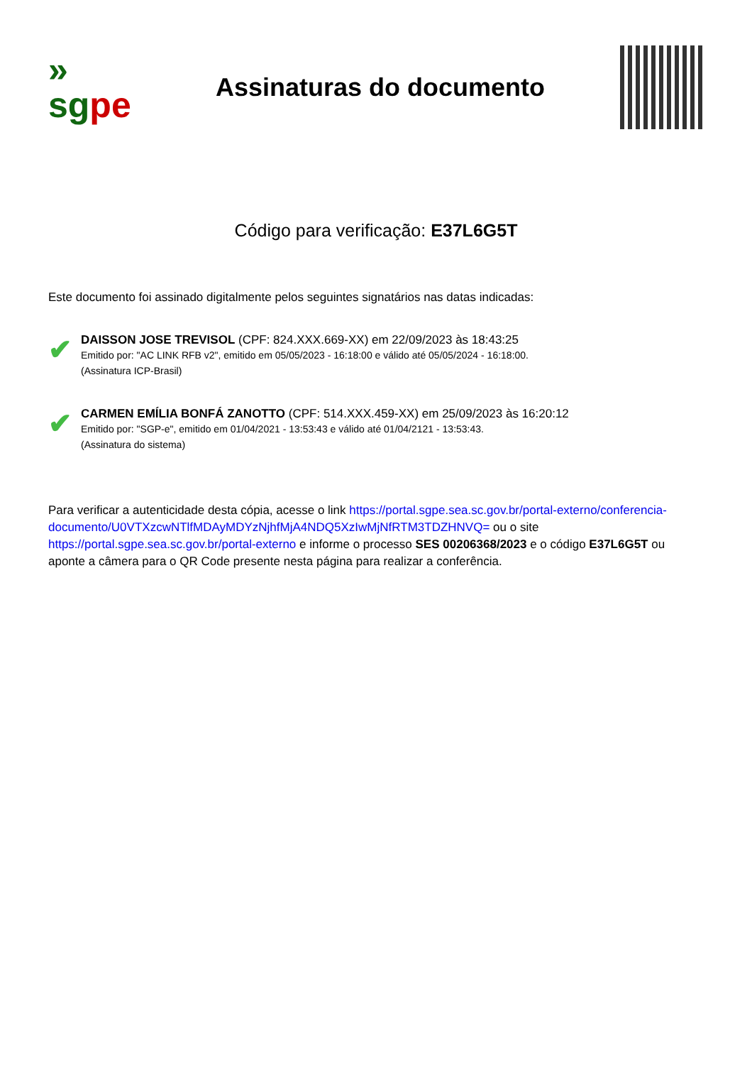»
sgpe
Assinaturas do documento
Código para verificação: E37L6G5T
Este documento foi assinado digitalmente pelos seguintes signatários nas datas indicadas:
✔
DAISSON JOSE TREVISOL (CPF: 824.XXX.669-XX) em 22/09/2023 às 18:43:25
Emitido por: "AC LINK RFB v2", emitido em 05/05/2023 - 16:18:00 e válido até 05/05/2024 - 16:18:00.
(Assinatura ICP-Brasil)
✔
CARMEN EMÍLIA BONFÁ ZANOTTO (CPF: 514.XXX.459-XX) em 25/09/2023 às 16:20:12
Emitido por: "SGP-e", emitido em 01/04/2021 - 13:53:43 e válido até 01/04/2121 - 13:53:43.
(Assinatura do sistema)
Para verificar a autenticidade desta cópia, acesse o link https://portal.sgpe.sea.sc.gov.br/portal-externo/conferencia-documento/U0VTXzcwNTlfMDAyMDYzNjhfMjA4NDQ5XzIwMjNfRTM3TDZHNVQ= ou o site https://portal.sgpe.sea.sc.gov.br/portal-externo e informe o processo SES 00206368/2023 e o código E37L6G5T ou aponte a câmera para o QR Code presente nesta página para realizar a conferência.